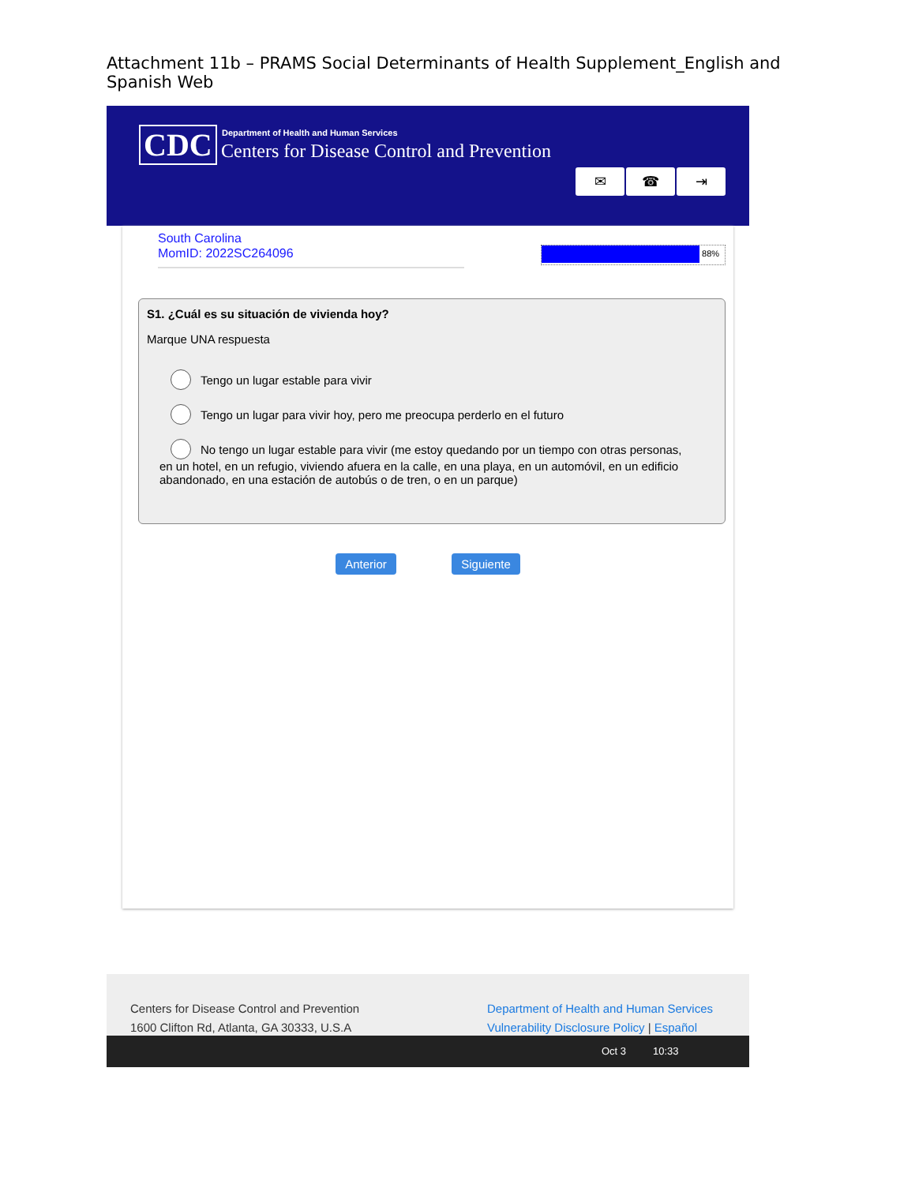Attachment 11b – PRAMS Social Determinants of Health Supplement_English and Spanish Web
CDC
Department of Health and Human Services
Centers for Disease Control and Prevention
✉ ☎ ⇥
South Carolina
MomID: 2022SC264096
88%
S1. ¿Cuál es su situación de vivienda hoy?
Marque UNA respuesta
Tengo un lugar estable para vivir
Tengo un lugar para vivir hoy, pero me preocupa perderlo en el futuro
No tengo un lugar estable para vivir (me estoy quedando por un tiempo con otras personas,
en un hotel, en un refugio, viviendo afuera en la calle, en una playa, en un automóvil, en un edificio abandonado, en una estación de autobús o de tren, o en un parque)
Anterior Siguiente
Centers for Disease Control and Prevention
1600 Clifton Rd, Atlanta, GA 30333, U.S.A
Department of Health and Human Services
Vulnerability Disclosure Policy | Español
Oct 3 10:33